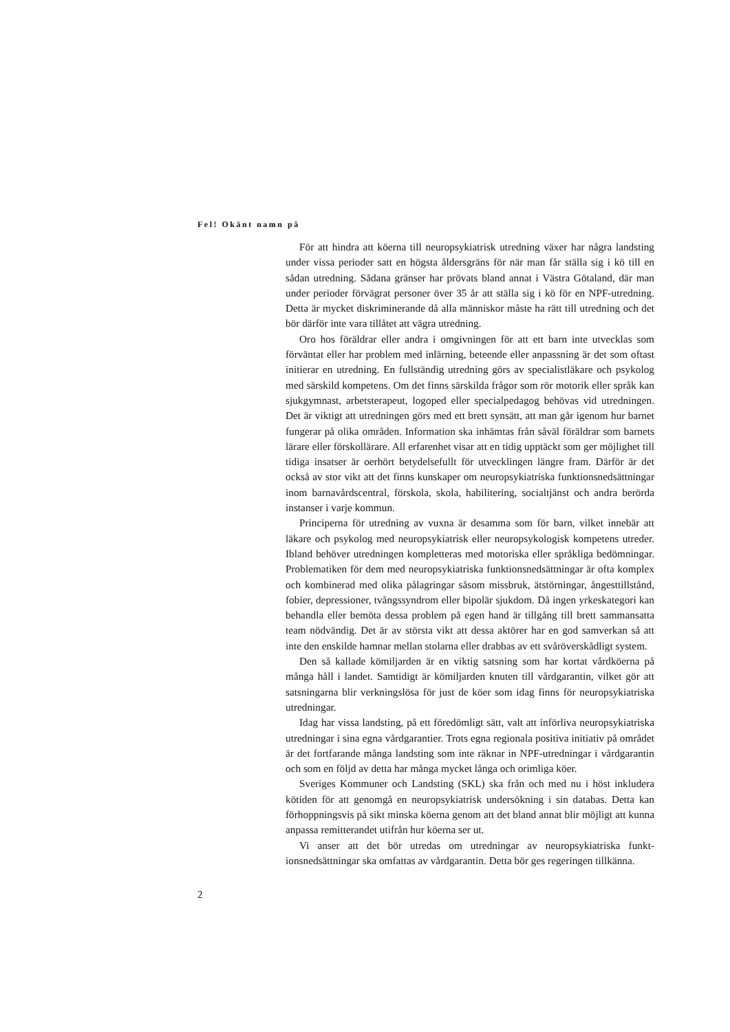Fel! Okänt namn på
För att hindra att köerna till neuropsykiatrisk utredning växer har några landsting under vissa perioder satt en högsta åldersgräns för när man får ställa sig i kö till en sådan utredning. Sådana gränser har prövats bland annat i Västra Götaland, där man under perioder förvägrat personer över 35 år att ställa sig i kö för en NPF-utredning. Detta är mycket diskriminerande då alla människor måste ha rätt till utredning och det bör därför inte vara tillåtet att vägra utredning.
Oro hos föräldrar eller andra i omgivningen för att ett barn inte utvecklas som förväntat eller har problem med inlärning, beteende eller anpassning är det som oftast initierar en utredning. En fullständig utredning görs av specia­listläkare och psykolog med särskild kompetens. Om det finns särskilda frå­gor som rör motorik eller språk kan sjukgymnast, arbetsterapeut, logoped eller specialpedagog behövas vid utredningen. Det är viktigt att utredningen görs med ett brett synsätt, att man går igenom hur barnet fungerar på olika områden. Information ska inhämtas från såväl föräldrar som barnets lärare eller förskollärare. All erfarenhet visar att en tidig upptäckt som ger möjlighet till tidiga insatser är oerhört betydelsefullt för utvecklingen längre fram. Där­för är det också av stor vikt att det finns kunskaper om neuropsykiatriska funktionsnedsättningar inom barnavårdscentral, förskola, skola, habilitering, socialtjänst och andra berörda instanser i varje kommun.
Principerna för utredning av vuxna är desamma som för barn, vilket inne­bär att läkare och psykolog med neuropsykiatrisk eller neuropsykologisk kompetens utreder. Ibland behöver utredningen kompletteras med motoriska eller språkliga bedömningar. Problematiken för dem med neuropsykiatriska funktionsnedsättningar är ofta komplex och kombinerad med olika pålagring­ar såsom missbruk, ätstörningar, ångesttillstånd, fobier, depressioner, tvångs­syndrom eller bipolär sjukdom. Då ingen yrkeskategori kan behandla eller bemöta dessa problem på egen hand är tillgång till brett sammansatta team nödvändig. Det är av största vikt att dessa aktörer har en god samverkan så att inte den enskilde hamnar mellan stolarna eller drabbas av ett svåröverskådligt system.
Den så kallade kömiljarden är en viktig satsning som har kortat vårdköerna på många håll i landet. Samtidigt är kömiljarden knuten till vårdgarantin, vilket gör att satsningarna blir verkningslösa för just de köer som idag finns för neuropsykiatriska utredningar.
Idag har vissa landsting, på ett föredömligt sätt, valt att införliva neuropsy­kiatriska utredningar i sina egna vårdgarantier. Trots egna regionala positiva initiativ på området är det fortfarande många landsting som inte räknar in NPF-utredningar i vårdgarantin och som en följd av detta har många mycket långa och orimliga köer.
Sveriges Kommuner och Landsting (SKL) ska från och med nu i höst in­kludera kötiden för att genomgå en neuropsykiatrisk undersökning i sin data­bas. Detta kan förhoppningsvis på sikt minska köerna genom att det bland annat blir möjligt att kunna anpassa remitterandet utifrån hur köerna ser ut.
Vi anser att det bör utredas om utredningar av neuropsykiatriska funkt­ionsnedsättningar ska omfattas av vårdgarantin. Detta bör ges regeringen tillkänna.
2